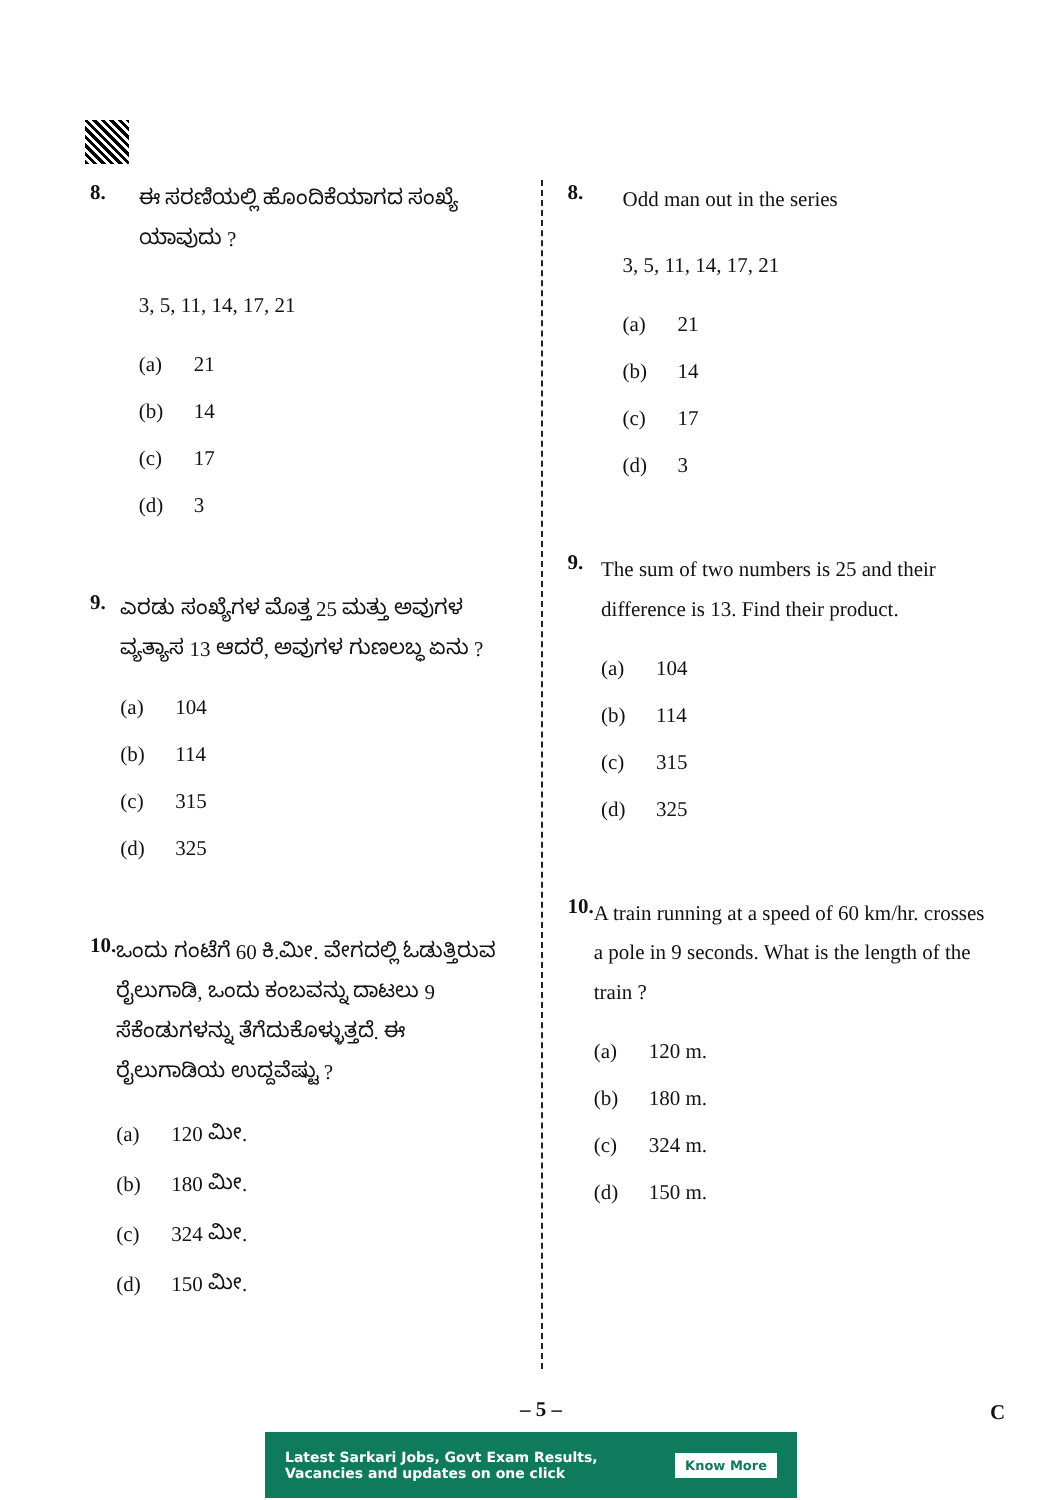8.
ಈ ಸರಣಿಯಲ್ಲಿ ಹೊಂದಿಕೆಯಾಗದ ಸಂಖ್ಯೆ ಯಾವುದು ?
3, 5, 11, 14, 17, 21
(a) 21
(b) 14
(c) 17
(d) 3
9.
ಎರಡು ಸಂಖ್ಯೆಗಳ ಮೊತ್ತ 25 ಮತ್ತು ಅವುಗಳ ವ್ಯತ್ಯಾಸ 13 ಆದರೆ, ಅವುಗಳ ಗುಣಲಬ್ಧ ಏನು ?
(a) 104
(b) 114
(c) 315
(d) 325
10.
ಒಂದು ಗಂಟೆಗೆ 60 ಕಿ.ಮೀ. ವೇಗದಲ್ಲಿ ಓಡುತ್ತಿರುವ ರೈಲುಗಾಡಿ, ಒಂದು ಕಂಬವನ್ನು ದಾಟಲು 9 ಸೆಕೆಂಡುಗಳನ್ನು ತೆಗೆದುಕೊಳ್ಳುತ್ತದೆ. ಈ ರೈಲುಗಾಡಿಯ ಉದ್ದವೆಷ್ಟು ?
(a) 120 ಮೀ.
(b) 180 ಮೀ.
(c) 324 ಮೀ.
(d) 150 ಮೀ.
8.
Odd man out in the series
3, 5, 11, 14, 17, 21
(a) 21
(b) 14
(c) 17
(d) 3
9.
The sum of two numbers is 25 and their difference is 13. Find their product.
(a) 104
(b) 114
(c) 315
(d) 325
10.
A train running at a speed of 60 km/hr. crosses a pole in 9 seconds. What is the length of the train ?
(a) 120 m.
(b) 180 m.
(c) 324 m.
(d) 150 m.
– 5 – C
Latest Sarkari Jobs, Govt Exam Results,
Vacancies and updates on one click
Know More